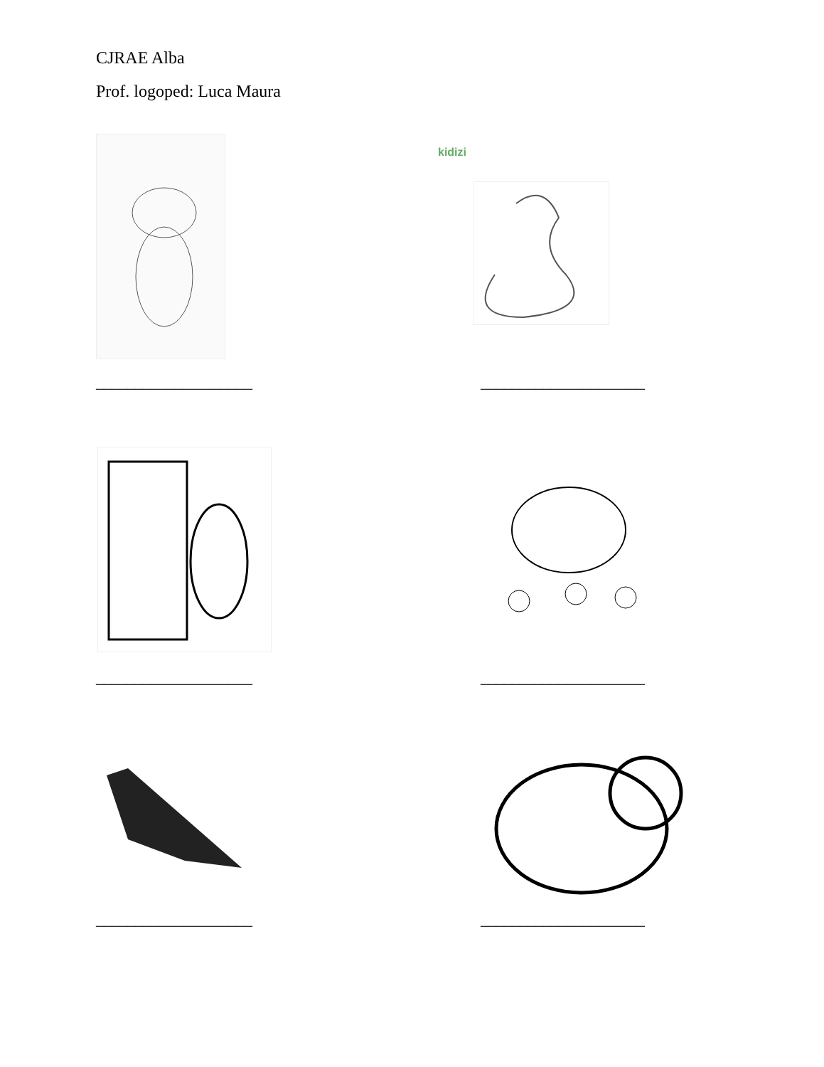CJRAE Alba
Prof. logoped: Luca Maura
kidizi
____________________ _____________________
____________________ _____________________
____________________ _____________________